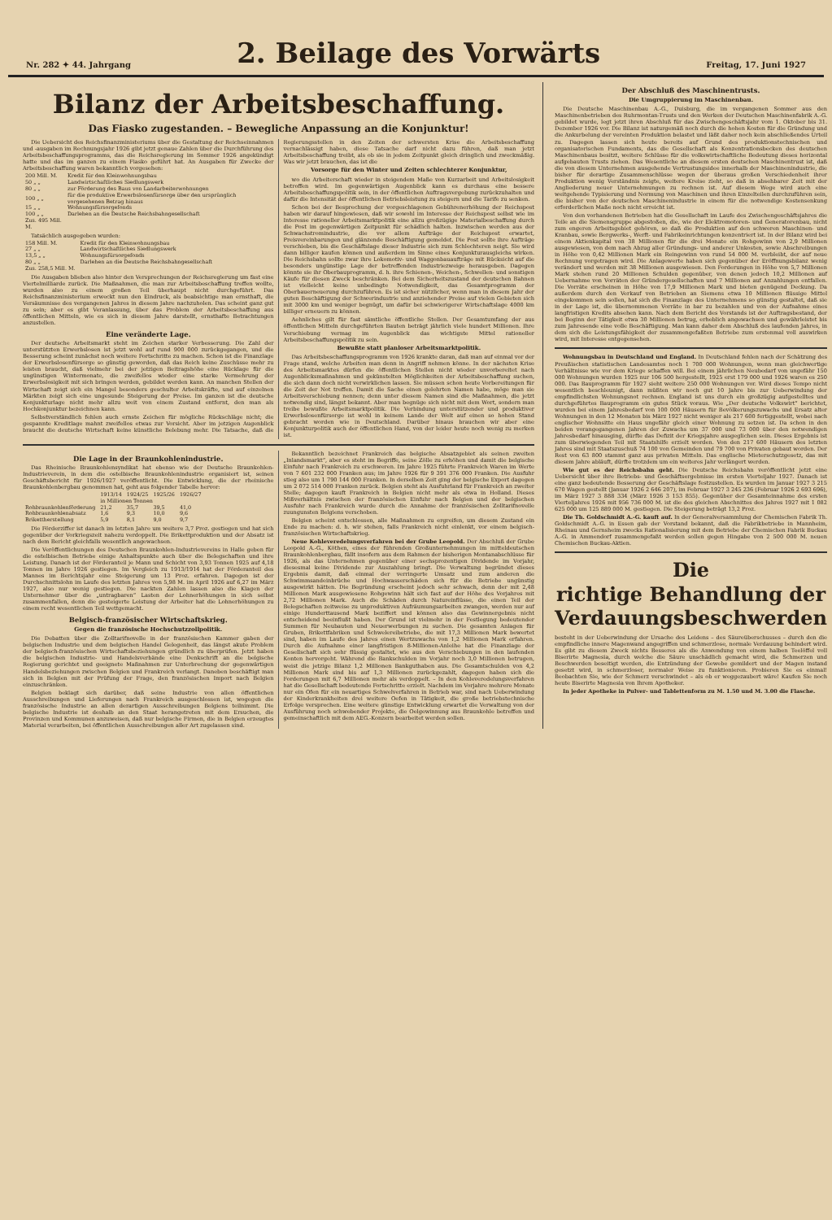Nr. 282 ✦ 44. Jahrgang 2. Beilage des Vorwärts Freitag, 17. Juni 1927
Bilanz der Arbeitsbeschaffung.
Das Fiasko zugestanden. – Bewegliche Anpassung an die Konjunktur!
Die Uebersicht des Reichsfinanzministeriums über die Gestaltung der Reichseinnahmen und -ausgaben im Rechnungsjahr 1926 gibt jetzt genaue Zahlen über die Durchführung des Arbeitsbeschaffungsprogramms, das die Reichsregierung im Sommer 1926 angekündigt hatte und das im ganzen zu einem Fiasko geführt hat. An Ausgaben für Zwecke der Arbeitsbeschaffung waren bekanntlich vorgesehen:
| 200 Mill. M. | Kredit für den Kleinwohnungsbau |
| 50 „ „ | Landwirtschaftliches Siedlungswerk |
| 80 „ „ | zur Förderung des Baus von Landarbeiterwohnungen |
| 100 „ „ | für die produktive Erwerbslosenfürsorge über den ursprünglich vorgesehenen Betrag hinaus |
| 15 „ „ | Wohnungsfürsorgefonds |
| 100 „ „ | Darlehen an die Deutsche Reichsbahngesellschaft |
| Zus. 495 Mill. M. | |
Tatsächlich ausgegeben wurden:
| 158 Mill. M. | Kredit für den Kleinwohnungsbau |
| 27 „ „ | Landwirtschaftliches Siedlungswerk |
| 13,5 „ „ | Wohnungsfürsorgefonds |
| 80 „ „ | Darlehen an die Deutsche Reichsbahngesellschaft |
| Zus. 258,5 Mill. M. | |
Die Ausgaben blieben also hinter den Versprechungen der Reichsregierung um fast eine Viertelmilliarde zurück. Die Maßnahmen, die man zur Arbeitsbeschaffung treffen wollte, wurden also zu einem großen Teil überhaupt nicht durchgeführt. Das Reichsfinanzministerium erweckt nun den Eindruck, als beabsichtige man ernsthaft, die Versäumnisse des vergangenen Jahres in diesem Jahre nachzuholen. Das scheint ganz gut zu sein; aber es gibt Veranlassung, über das Problem der Arbeitsbeschaffung aus öffentlichen Mitteln, wie es sich in diesem Jahre darstellt, ernsthafte Betrachtungen anzustellen.
Eine veränderte Lage.
Der deutsche Arbeitsmarkt steht im Zeichen starker Verbesserung. Die Zahl der unterstützten Erwerbslosen ist jetzt wohl auf rund 900 000 zurückgegangen, und die Besserung scheint zunächst noch weitere Fortschritte zu machen. Schon ist die Finanzlage der Erwerbslosenfürsorge so günstig geworden, daß das Reich keine Zuschüsse mehr zu leisten braucht, daß vielmehr bei der jetzigen Beitragshöhe eine Rücklage für die ungünstigen Wintermonate, die zweifellos wieder eine starke Vermehrung der Erwerbslosigkeit mit sich bringen werden, gebildet werden kann. An manchen Stellen der Wirtschaft zeigt sich ein Mangel besonders geschulter Arbeitskräfte, und auf einzelnen Märkten zeigt sich eine ungesunde Steigerung der Preise. Im ganzen ist die deutsche Konjunkturlage nicht mehr allzu weit von einem Zustand entfernt, den man als Hochkonjunktur bezeichnen kann.
Selbstverständlich fehlen auch ernste Zeichen für mögliche Rückschläge nicht; die gespannte Kreditlage mahnt zweifellos etwas zur Vorsicht. Aber im jetzigen Augenblick braucht die deutsche Wirtschaft keine künstliche Belebung mehr. Die Tatsache, daß die Regierungsstellen in den Zeiten der schwersten Krise die Arbeitsbeschaffung vernachlässigt haben, diese Tatsache darf nicht dazu führen, daß man jetzt Arbeitsbeschaffung treibt, als ob sie in jedem Zeitpunkt gleich dringlich und zweckmäßig. Was wir jetzt brauchen, das ist die
Vorsorge für den Winter und Zeiten schlechterer Konjunktur,
wo die Arbeiterschaft wieder in steigendem Maße von Kurzarbeit und Arbeitslosigkeit betroffen wird. Im gegenwärtigen Augenblick kann es durchaus eine bessere Arbeitsbeschaffungspolitik sein, in der öffentlichen Auftragsvergebung zurückzuhalten und dafür die Intensität der öffentlichen Betriebsleistung zu steigern und die Tarife zu senken.
Schon bei der Besprechung der vorgeschlagenen Gebührenerhöhung der Reichspost haben wir darauf hingewiesen, daß wir sowohl im Interesse der Reichspost selbst wie im Interesse rationeller Arbeitsmarktpolitik eine allzu großzügige Materialbeschaffung durch die Post im gegenwärtigen Zeitpunkt für schädlich halten. Inzwischen werden aus der Schwachstromindustrie, die vor allem Aufträge der Reichspost erwartet, Preisvereinbarungen und glänzende Beschäftigung gemeldet. Die Post sollte ihre Aufträge verschieben, bis die Geschäftslage dieser Industrie sich zum Schlechteren neigt. Sie wird dann billiger kaufen können und außerdem im Sinne eines Konjunkturausgleichs wirken. Die Reichsbahn sollte zwar ihre Lokomotiv- und Waggonbauaufträge mit Rücksicht auf die besonders ungünstige Lage der betreffenden Industriezweige herausgeben. Dagegen könnte sie ihr Oberbauprogramm, d. h. ihre Schienen-, Weichen-, Schwellen- und sonstigen Käufe für diesen Zweck beschränken. Bei dem Sicherheitszustand der deutschen Bahnen ist vielleicht keine unbedingte Notwendigkeit, das Gesamtprogramm der Oberbauerneuerung durchzuführen. Es ist sicher nützlicher, wenn man in diesem Jahr der guten Beschäftigung der Schwerindustrie und anziehender Preise auf vielen Gebieten sich mit 3000 km und weniger begnügt, um dafür bei schwierigerer Wirtschaftslage 4000 km billiger erneuern zu können.
Aehnliches gilt für fast sämtliche öffentliche Stellen. Der Gesamtumfang der aus öffentlichen Mitteln durchgeführten Bauten beträgt jährlich viele hundert Millionen. Ihre Verschiebung vermag im Augenblick das wichtigste Mittel rationeller Arbeitsbeschaffungspolitik zu sein.
Bewußte statt planloser Arbeitsmarktpolitik.
Das Arbeitsbeschaffungsprogramm von 1926 krankte daran, daß man auf einmal vor der Frage stand, welche Arbeiten man denn in Angriff nehmen könne. In der nächsten Krise des Arbeitsmarktes dürfen die öffentlichen Stellen nicht wieder unvorbereitet nach Augenblicksmaßnahmen und gekünstelten Möglichkeiten der Arbeitsbeschaffung suchen, die sich dann doch nicht verwirklichen lassen. Sie müssen schon heute Vorbereitungen für die Zeit der Not treffen. Damit die Sache einen gelehrten Namen habe, möge man sie Arbeitsverschiebung nennen; denn unter diesem Namen sind die Maßnahmen, die jetzt notwendig sind, längst bekannt. Aber man begnüge sich nicht mit dem Wort, sondern man treibe bewußte Arbeitsmarktpolitik. Die Verbindung unterstützender und produktiver Erwerbslosenfürsorge ist wohl in keinem Lande der Welt auf einen so hohen Stand gebracht worden wie in Deutschland. Darüber hinaus brauchen wir aber eine Konjunkturpolitik auch der öffentlichen Hand, von der leider heute noch wenig zu merken ist.
Die Lage in der Braunkohlenindustrie.
Das Rheinische Braunkohlensyndikat hat ebenso wie der Deutsche Braunkohlen-Industrieverein, in dem die ostelbische Braunkohlenindustrie organisiert ist, seinen Geschäftsbericht für 1926/1927 veröffentlicht. Die Entwicklung, die der rheinische Braunkohlenbergbau genommen hat, geht aus folgender Tabelle hervor:
| | 1913/14 | 1924/25 | 1925/26 | 1926/27 |
| --- | --- | --- | --- | --- |
| | in Millionen Tonnen | | | |
| Rohbraunkohlenförderung | 21,2 | 35,7 | 39,5 | 41,0 |
| Rohbraunkohlenabsatz | 1,6 | 9,3 | 10,0 | 9,6 |
| Brikettherstellung | 5,9 | 8,1 | 9,0 | 9,7 |
Die Förderziffer ist danach im letzten Jahre um weitere 3,7 Proz. gestiegen und hat sich gegenüber der Vorkriegszeit nahezu verdoppelt. Die Brikettproduktion und der Absatz ist nach dem Bericht gleichfalls wesentlich angewachsen.
Die Veröffentlichungen des Deutschen Braunkohlen-Industrievereins in Halle geben für die ostelbischen Betriebe einige Anhaltspunkte auch über die Belegschaften und ihre Leistung. Danach ist der Förderanteil je Mann und Schicht von 3,93 Tonnen 1925 auf 4,18 Tonnen im Jahre 1926 gestiegen. Im Vergleich zu 1913/1914 hat der Förderanteil des Mannes im Berichtsjahr eine Steigerung um 13 Proz. erfahren. Dagegen ist der Durchschnittslohn im Laufe des letzten Jahres von 5,98 M. im April 1926 auf 6,27 im März 1927, also nur wenig gestiegen. Die nackten Zahlen lassen also die Klagen der Unternehmer über die „untragbaren“ Lasten der Lohnerhöhungen in sich selbst zusammenfallen, denn die gesteigerte Leistung der Arbeiter hat die Lohnerhöhungen zu einem recht wesentlichen Teil wettgemacht.
Belgisch-französischer Wirtschaftskrieg.
Gegen die französische Hochschutzzollpolitik.
Die Debatten über die Zolltarifnovelle in der französischen Kammer gaben der belgischen Industrie und dem belgischen Handel Gelegenheit, das längst akute Problem der belgisch-französischen Wirtschaftsbeziehungen gründlich zu überprüfen. Jetzt haben die belgischen Industrie- und Handelsverbände eine Denkschrift an die belgische Regierung gerichtet und geeignete Maßnahmen zur Unterbrechung der gegenwärtigen Handelsbeziehungen zwischen Belgien und Frankreich verlangt. Daneben beschäftigt man sich in Belgien mit der Prüfung der Frage, den französischen Import nach Belgien einzuschränken.
Belgien beklagt sich darüber, daß seine Industrie von allen öffentlichen Ausschreibungen und Lieferungen nach Frankreich ausgeschlossen ist, wogegen die französische Industrie an allen derartigen Ausschreibungen Belgiens teilnimmt. Die belgische Industrie ist deshalb an den Staat herangetreten mit dem Ersuchen, die Provinzen und Kommunen anzuweisen, daß nur belgische Firmen, die in Belgien erzeugtes Material verarbeiten, bei öffentlichen Ausschreibungen aller Art zugelassen sind.
Bekanntlich bezeichnet Frankreich das belgische Absatzgebiet als seinen zweiten „Inlandsmarkt“, aber es steht im Begriffe, seine Zölle zu erhöhen und damit die belgische Einfuhr nach Frankreich zu erschweren. Im Jahre 1925 führte Frankreich Waren im Werte von 7 601 232 000 Franken aus; im Jahre 1926 für 9 391 376 000 Franken. Die Ausfuhr stieg also um 1 790 144 000 Franken. In derselben Zeit ging der belgische Export dagegen um 2 072 514 000 Franken zurück. Belgien steht als Ausfuhrland für Frankreich an zweiter Stelle; dagegen kauft Frankreich in Belgien nicht mehr als etwa in Holland. Dieses Mißverhältnis zwischen der französischen Einfuhr nach Belgien und der belgischen Ausfuhr nach Frankreich wurde durch die Annahme der französischen Zolltarifnovelle zuungunsten Belgiens verschoben.
Belgien scheint entschlossen, alle Maßnahmen zu ergreifen, um diesem Zustand ein Ende zu machen: d. h. wir stehen, falls Frankreich nicht einlenkt, vor einem belgisch-französischen Wirtschaftskrieg.
Neue Kohleveredelungsverfahren bei der Grube Leopold. Der Abschluß der Grube Leopold A.-G., Köthen, eines der führenden Großunternehmungen im mitteldeutschen Braunkohlenbergbau, fällt insofern aus dem Rahmen der bisherigen Montanabschlüsse für 1926, als das Unternehmen gegenüber einer sechsprozentigen Dividende im Vorjahr, diesesmal keine Dividende zur Auszahlung bringt. Die Verwaltung begründet dieses Ergebnis damit, daß einmal der verringerte Umsatz und zum anderen die Schwimmsandeinbrüche und Hochwasserschäden sich für die Betriebe ungünstig ausgewirkt hätten. Die Begründung erscheint jedoch sehr schwach, denn der mit 2,48 Millionen Mark ausgewiesene Rohgewinn hält sich fast auf der Höhe des Vorjahres mit 2,72 Millionen Mark. Auch die Schäden durch Natureinflüsse, die einen Teil der Belegschaften zeitweise zu unproduktiven Aufräumungsarbeiten zwangen, werden nur auf einige Hunderttausend Mark beziffert und können also das Gewinnergebnis nicht entscheidend beeinflußt haben. Der Grund ist vielmehr in der Festlegung bedeutender Summen für Neubauten und Neuerwerbungen zu suchen. Die gesamten Anlagen für Gruben, Brikettfabriken und Schwelereibetriebe, die mit 17,3 Millionen Mark bewertet sind, haben im Laufe des Jahres einen Wertzuwachs von 1,2 Millionen Mark erfahren. Durch die Aufnahme einer langfristigen 8-Millionen-Anleihe hat die Finanzlage der Gesellschaft sich sehr flüssig gestaltet, wie aus den Verschiebungen in den laufenden Konten hervorgeht. Während die Bankschulden im Vorjahr noch 3,0 Millionen betrugen, weist die jetzige Bilanz 1,2 Millionen Bankguthaben aus. Die Gesamtschulden von 4,2 Millionen Mark sind bis auf 1,3 Millionen zurückgezahlt, dagegen haben sich die Forderungen mit 6,7 Millionen mehr als verdoppelt. – In den Kohleveredelungsverfahren hat die Gesellschaft bedeutende Fortschritte erzielt. Nachdem im Vorjahre mehrere Monate nur ein Ofen für ein neuartiges Schwelverfahren in Betrieb war, sind nach Ueberwindung der Kinderkrankheiten drei weitere Oefen in Tätigkeit, die große betriebstechnische Erfolge versprechen. Eine weitere günstige Entwicklung erwartet die Verwaltung von der Ausführung noch schwebender Projekte, die Oelgewinnung aus Braunkohle betreffen und gemeinschaftlich mit dem AEG.-Konzern bearbeitet werden sollen.
Der Abschluß des Maschinentrusts.
Die Umgruppierung im Maschinenbau.
Die Deutsche Maschinenbau A.-G., Duisburg, die im vergangenen Sommer aus den Maschinenbetrieben des Ruhrmontan-Trusts und den Werken der Deutschen Maschinenfabrik A.-G. gebildet wurde, legt jetzt ihren Abschluß für das Zwischengeschäftsjahr vom 1. Oktober bis 31. Dezember 1926 vor. Die Bilanz ist naturgemäß noch durch die hohen Kosten für die Gründung und die Ankurbelung der vereinten Produktion belastet und läßt daher noch kein abschließendes Urteil zu. Dagegen lassen sich heute bereits auf Grund des produktionstechnischen und organisatorischen Fundaments, das die Gesellschaft als Konzentrationsbecken des deutschen Maschinenbaus besitzt, weitere Schlüsse für die volkswirtschaftliche Bedeutung dieses horizontal aufgebauten Trusts ziehen. Das Wesentliche an diesem ersten deutschen Maschinentrust ist, daß die von diesem Unternehmen ausgehende Vertrustungsidee innerhalb der Maschinenindustrie, die bisher für derartige Zusammenschlüsse wegen der überaus großen Verschiedenheit ihrer Produktion wenig Verständnis zeigte, weitere Kreise zieht, so daß in absehbarer Zeit mit der Angliederung neuer Unternehmungen zu rechnen ist. Auf diesem Wege wird auch eine weitgehende Typisierung und Normung von Maschinen und ihren Einzelteilen durchzuführen sein, die bisher von der deutschen Maschinenindustrie in einem für die notwendige Kostensenkung erforderlichen Maße noch nicht erreicht ist.
Von den vorhandenen Betrieben hat die Gesellschaft im Laufe des Zwischengeschäftsjahres die Teile an die Siemensgruppe abgestoßen, die, wie der Elektromotoren- und Generatorenbau, nicht zum engeren Arbeitsgebiet gehören, so daß die Produktion auf den schweren Maschinen- und Kranbau, sowie Bergwerks-, Werft- und Fabrikeinrichtungen konzentriert ist. In der Bilanz wird bei einem Aktienkapital von 38 Millionen für die drei Monate ein Rohgewinn von 2,9 Millionen ausgewiesen, von dem nach Abzug aller Gründungs- und anderer Unkosten, sowie Abschreibungen in Höhe von 0,42 Millionen Mark ein Reingewinn von rund 54 000 M. verbleibt, der auf neue Rechnung vorgetragen wird. Die Anlagewerte haben sich gegenüber der Eröffnungsbilanz wenig verändert und werden mit 38 Millionen ausgewiesen. Den Forderungen in Höhe von 5,7 Millionen Mark stehen rund 20 Millionen Schulden gegenüber, von denen jedoch 10,2 Millionen auf Uebernahme von Vorräten der Gründergesellschaften und 7 Millionen auf Anzahlungen entfallen. Die Vorräte erscheinen in Höhe von 17,9 Millionen Mark und bieten genügend Deckung. Da außerdem durch den Verkauf von Betrieben an Siemens etwa 10 Millionen flüssige Mittel eingekommen sein sollen, hat sich die Finanzlage des Unternehmens so günstig gestaltet, daß sie in der Lage ist, die übernommenen Vorräte in bar zu bezahlen und von der Aufnahme eines langfristigen Kredits absehen kann. Nach dem Bericht des Vorstands ist der Auftragsbestand, der bei Beginn der Tätigkeit etwa 30 Millionen betrug, erheblich angewachsen und gewährleistet bis zum Jahresende eine volle Beschäftigung. Man kann daher dem Abschluß des laufenden Jahres, in dem sich die Leistungsfähigkeit der zusammengefaßten Betriebe zum erstenmal voll auswirken wird, mit Interesse entgegensehen.
Wohnungsbau in Deutschland und England. In Deutschland fehlen nach der Schätzung des Preußischen statistischen Landesamtes noch 1 700 000 Wohnungen, wenn man gleichwertige Verhältnisse wie vor dem Kriege schaffen will. Bei einem jährlichen Neubedarf von ungefähr 150 000 Wohnungen wurden 1925 nur 106 500 hergestellt, 1925 erst 179 000 und 1926 waren es 250 000. Das Bauprogramm für 1927 sieht weitere 250 000 Wohnungen vor. Wird dieses Tempo nicht wesentlich beschleunigt, dann müßten wir noch gut 10 Jahre bis zur Ueberwindung der empfindlichsten Wohnungsnot rechnen. England ist uns durch ein großzügig aufgestelltes und durchgeführtes Bauprogramm ein gutes Stück voraus. Wie „Der deutsche Volkswirt“ berichtet, wurden bei einem Jahresbedarf von 100 000 Häusern für Bevölkerungszuwachs und Ersatz alter Wohnungen in den 12 Monaten bis März 1927 nicht weniger als 217 600 fertiggestellt, wobei nach englischer Wohnsitte ein Haus ungefähr gleich einer Wohnung zu setzen ist. Da schon in den beiden vorangegangenen Jahren der Zuwachs um 37 000 und 73 000 über den notwendigen Jahresbedarf hinausging, dürfte das Defizit der Kriegsjahre ausgeglichen sein. Dieses Ergebnis ist zum überwiegenden Teil mit Staatshilfe erzielt worden. Von den 217 600 Häusern des letzten Jahres sind mit Staatszuschuß 74 100 von Gemeinden und 79 700 von Privaten gebaut worden. Der Rest von 63 800 stammt ganz aus privaten Mitteln. Das englische Mieterschutzgesetz, das mit diesem Jahre abläuft, dürfte trotzdem um ein weiteres Jahr verlängert werden.
Wie gut es der Reichsbahn geht. Die Deutsche Reichsbahn veröffentlicht jetzt eine Uebersicht über ihre Betriebs- und Geschäftsergebnisse im ersten Vierteljahr 1927. Danach ist eine ganz bedeutende Besserung der Geschäftslage festzustellen. Es wurden im Januar 1927 3 215 670 Wagen gestellt (Januar 1926 2 646 207), im Februar 1927 3 245 236 (Februar 1926 2 693 696), im März 1927 3 888 334 (März 1926 3 153 855). Gegenüber der Gesamteinnahme des ersten Vierteljahres 1926 mit 956 736 000 M. ist die des gleichen Abschnittes des Jahres 1927 mit 1 082 625 000 um 125 889 000 M. gestiegen. Die Steigerung beträgt 13,2 Proz.
Die Th. Goldschmidt A.-G. kauft auf. In der Generalversammlung der Chemischen Fabrik Th. Goldschmidt A.-G. in Essen gab der Vorstand bekannt, daß die Fabrikbetriebe in Mannheim, Rheinau und Gernsheim zwecks Rationalisierung mit dem Betriebe der Chemischen Fabrik Buckau A.-G. in Ammendorf zusammengefaßt werden sollen gegen Hingabe von 2 500 000 M. neuen Chemischen Buckau-Aktien.
Die
richtige Behandlung der
Verdauungsbeschwerden
besteht in der Ueberwindung der Ursache des Leidens – des Säureüberschusses – durch den die empfindliche innere Magenwand angegriffen und schmerzlose, normale Verdauung behindert wird. Es gibt zu diesem Zweck nichts Besseres als die Anwendung von einem halben Teelöffel voll Biserirte Magnesia, durch welche die Säure unschädlich gemacht wird, die Schmerzen und Beschwerden beseitigt werden, die Entzündung der Gewebe gemildert und der Magen instand gesetzt wird, in schmerzloser, normaler Weise zu funktionieren. Probieren Sie es einmal! Beobachten Sie, wie der Schmerz verschwindet – als ob er weggezaubert wäre! Kaufen Sie noch heute Biserirte Magnesia von Ihrem Apotheker.
In jeder Apotheke in Pulver- und Tablettenform zu M. 1.50 und M. 3.00 die Flasche.